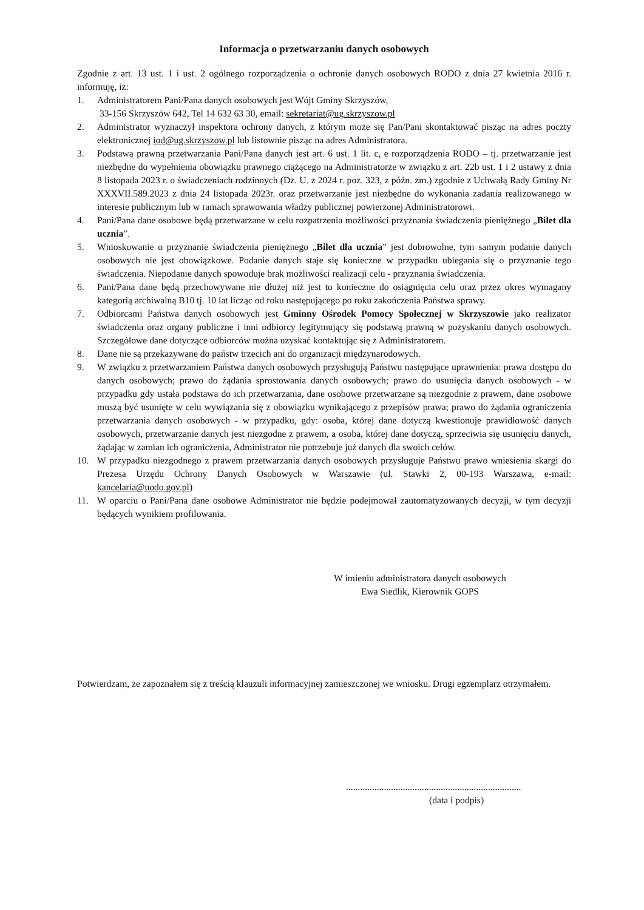Informacja o przetwarzaniu danych osobowych
Zgodnie z art. 13 ust. 1 i ust. 2 ogólnego rozporządzenia o ochronie danych osobowych RODO z dnia 27 kwietnia 2016 r. informuję, iż:
1. Administratorem Pani/Pana danych osobowych jest Wójt Gminy Skrzyszów,
33-156 Skrzyszów 642, Tel 14 632 63 30, email: sekretariat@ug.skrzyszow.pl
2. Administrator wyznaczył inspektora ochrony danych, z którym może się Pan/Pani skontaktować pisząc na adres poczty elektronicznej iod@ug.skrzyszow.pl lub listownie pisząc na adres Administratora.
3. Podstawą prawną przetwarzania Pani/Pana danych jest art. 6 ust. 1 lit. c, e rozporządzenia RODO – tj. przetwarzanie jest niezbędne do wypełnienia obowiązku prawnego ciążącego na Administratorze w związku z art. 22b ust. 1 i 2 ustawy z dnia 8 listopada 2023 r. o świadczeniach rodzinnych (Dz. U. z 2024 r. poz. 323, z późn. zm.) zgodnie z Uchwałą Rady Gminy Nr XXXVII.589.2023 z dnia 24 listopada 2023r. oraz przetwarzanie jest niezbędne do wykonania zadania realizowanego w interesie publicznym lub w ramach sprawowania władzy publicznej powierzonej Administratorowi.
4. Pani/Pana dane osobowe będą przetwarzane w celu rozpatrzenia możliwości przyznania świadczenia pieniężnego „Bilet dla ucznia”.
5. Wnioskowanie o przyznanie świadczenia pieniężnego „Bilet dla ucznia” jest dobrowolne, tym samym podanie danych osobowych nie jest obowiązkowe. Podanie danych staje się konieczne w przypadku ubiegania się o przyznanie tego świadczenia. Niepodanie danych spowoduje brak możliwości realizacji celu - przyznania świadczenia.
6. Pani/Pana dane będą przechowywane nie dłużej niż jest to konieczne do osiągnięcia celu oraz przez okres wymagany kategorią archiwalną B10 tj. 10 lat licząc od roku następującego po roku zakończenia Państwa sprawy.
7. Odbiorcami Państwa danych osobowych jest Gminny Ośrodek Pomocy Społecznej w Skrzyszowie jako realizator świadczenia oraz organy publiczne i inni odbiorcy legitymujący się podstawą prawną w pozyskaniu danych osobowych. Szczegółowe dane dotyczące odbiorców można uzyskać kontaktując się z Administratorem.
8. Dane nie są przekazywane do państw trzecich ani do organizacji międzynarodowych.
9. W związku z przetwarzaniem Państwa danych osobowych przysługują Państwu następujące uprawnienia: prawa dostępu do danych osobowych; prawo do żądania sprostowania danych osobowych; prawo do usunięcia danych osobowych - w przypadku gdy ustała podstawa do ich przetwarzania, dane osobowe przetwarzane są niezgodnie z prawem, dane osobowe muszą być usunięte w celu wywiązania się z obowiązku wynikającego z przepisów prawa; prawo do żądania ograniczenia przetwarzania danych osobowych - w przypadku, gdy: osoba, której dane dotyczą kwestionuje prawidłowość danych osobowych, przetwarzanie danych jest niezgodne z prawem, a osoba, której dane dotyczą, sprzeciwia się usunięciu danych, żądając w zamian ich ograniczenia, Administrator nie potrzebuje już danych dla swoich celów.
10. W przypadku niezgodnego z prawem przetwarzania danych osobowych przysługuje Państwu prawo wniesienia skargi do Prezesa Urzędu Ochrony Danych Osobowych w Warszawie (ul. Stawki 2, 00-193 Warszawa, e-mail: kancelaria@uodo.gov.pl)
11. W oparciu o Pani/Pana dane osobowe Administrator nie będzie podejmował zautomatyzowanych decyzji, w tym decyzji będących wynikiem profilowania.
W imieniu administratora danych osobowych
Ewa Siedlik, Kierownik GOPS
Potwierdzam, że zapoznałem się z treścią klauzuli informacyjnej zamieszczonej we wniosku. Drugi egzemplarz otrzymałem.
..........................................................................
(data i podpis)